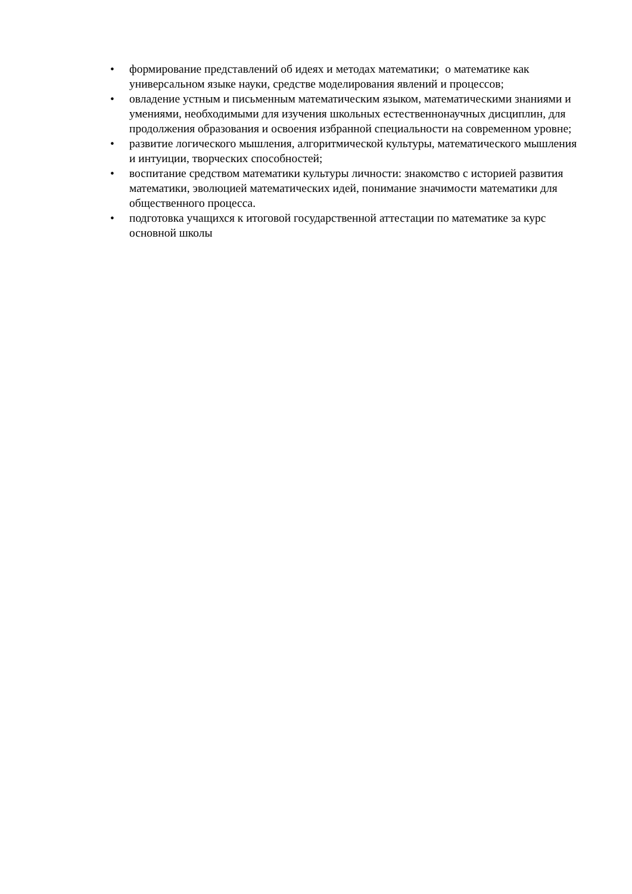• формирование представлений об идеях и методах математики; о математике как универсальном языке науки, средстве моделирования явлений и процессов;
• овладение устным и письменным математическим языком, математическими знаниями и умениями, необходимыми для изучения школьных естественнонаучных дисциплин, для продолжения образования и освоения избранной специальности на современном уровне;
• развитие логического мышления, алгоритмической культуры, математического мышления и интуиции, творческих способностей;
• воспитание средством математики культуры личности: знакомство с историей развития математики, эволюцией математических идей, понимание значимости математики для общественного процесса.
• подготовка учащихся к итоговой государственной аттестации по математике за курс основной школы